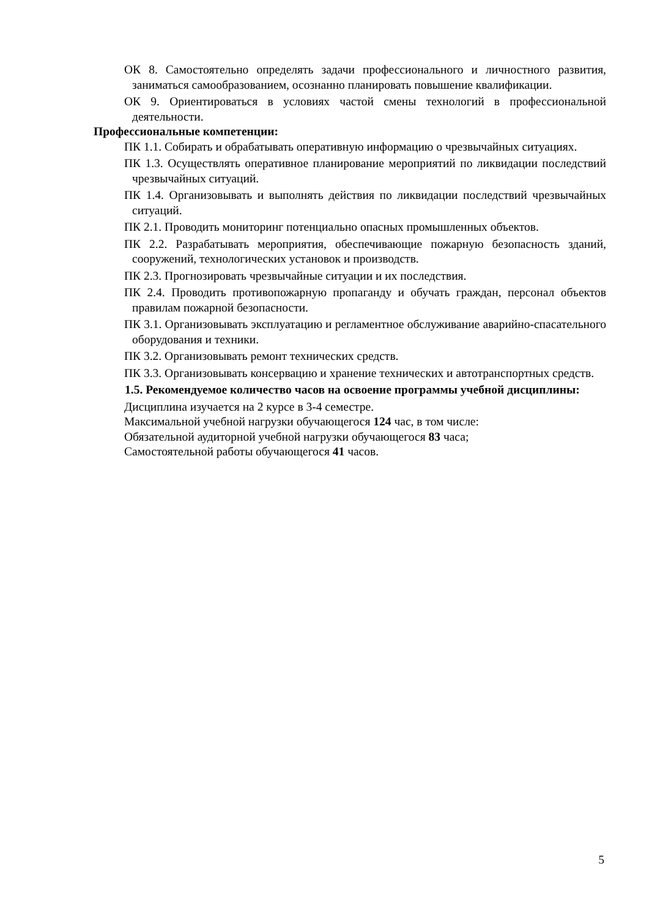ОК 8. Самостоятельно определять задачи профессионального и личностного развития, заниматься самообразованием, осознанно планировать повышение квалификации.
ОК 9. Ориентироваться в условиях частой смены технологий в профессиональной деятельности.
Профессиональные компетенции:
ПК 1.1. Собирать и обрабатывать оперативную информацию о чрезвычайных ситуациях.
ПК 1.3. Осуществлять оперативное планирование мероприятий по ликвидации последствий чрезвычайных ситуаций.
ПК 1.4. Организовывать и выполнять действия по ликвидации последствий чрезвычайных ситуаций.
ПК 2.1. Проводить мониторинг потенциально опасных промышленных объектов.
ПК 2.2. Разрабатывать мероприятия, обеспечивающие пожарную безопасность зданий, сооружений, технологических установок и производств.
ПК 2.3. Прогнозировать чрезвычайные ситуации и их последствия.
ПК 2.4. Проводить противопожарную пропаганду и обучать граждан, персонал объектов правилам пожарной безопасности.
ПК 3.1. Организовывать эксплуатацию и регламентное обслуживание аварийно-спасательного оборудования и техники.
ПК 3.2. Организовывать ремонт технических средств.
ПК 3.3. Организовывать консервацию и хранение технических и автотранспортных средств.
1.5. Рекомендуемое количество часов на освоение программы учебной дисциплины:
Дисциплина изучается на 2 курсе в 3-4 семестре.
Максимальной учебной нагрузки обучающегося 124 час, в том числе:
Обязательной аудиторной учебной нагрузки обучающегося 83 часа;
Самостоятельной работы обучающегося 41 часов.
5